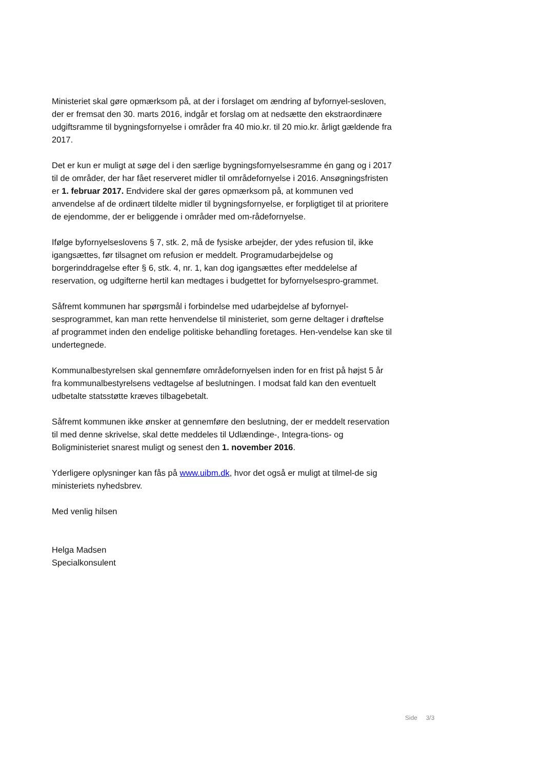Ministeriet skal gøre opmærksom på, at der i forslaget om ændring af byfornyel-sesloven, der er fremsat den 30. marts 2016, indgår et forslag om at nedsætte den ekstraordinære udgiftsramme til bygningsfornyelse i områder fra 40 mio.kr. til 20 mio.kr. årligt gældende fra 2017.
Det er kun er muligt at søge del i den særlige bygningsfornyelsesramme én gang og i 2017 til de områder, der har fået reserveret midler til områdefornyelse i 2016. Ansøgningsfristen er 1. februar 2017. Endvidere skal der gøres opmærksom på, at kommunen ved anvendelse af de ordinært tildelte midler til bygningsfornyelse, er forpligtiget til at prioritere de ejendomme, der er beliggende i områder med om-rådefornyelse.
Ifølge byfornyelseslovens § 7, stk. 2, må de fysiske arbejder, der ydes refusion til, ikke igangsættes, før tilsagnet om refusion er meddelt. Programudarbejdelse og borgerinddragelse efter § 6, stk. 4, nr. 1, kan dog igangsættes efter meddelelse af reservation, og udgifterne hertil kan medtages i budgettet for byfornyelsespro-grammet.
Såfremt kommunen har spørgsmål i forbindelse med udarbejdelse af byfornyel-sesprogrammet, kan man rette henvendelse til ministeriet, som gerne deltager i drøftelse af programmet inden den endelige politiske behandling foretages. Hen-vendelse kan ske til undertegnede.
Kommunalbestyrelsen skal gennemføre områdefornyelsen inden for en frist på højst 5 år fra kommunalbestyrelsens vedtagelse af beslutningen. I modsat fald kan den eventuelt udbetalte statsstøtte kræves tilbagebetalt.
Såfremt kommunen ikke ønsker at gennemføre den beslutning, der er meddelt reservation til med denne skrivelse, skal dette meddeles til Udlændinge-, Integra-tions- og Boligministeriet snarest muligt og senest den 1. november 2016.
Yderligere oplysninger kan fås på www.uibm.dk, hvor det også er muligt at tilmel-de sig ministeriets nyhedsbrev.
Med venlig hilsen
Helga Madsen
Specialkonsulent
Side 3/3